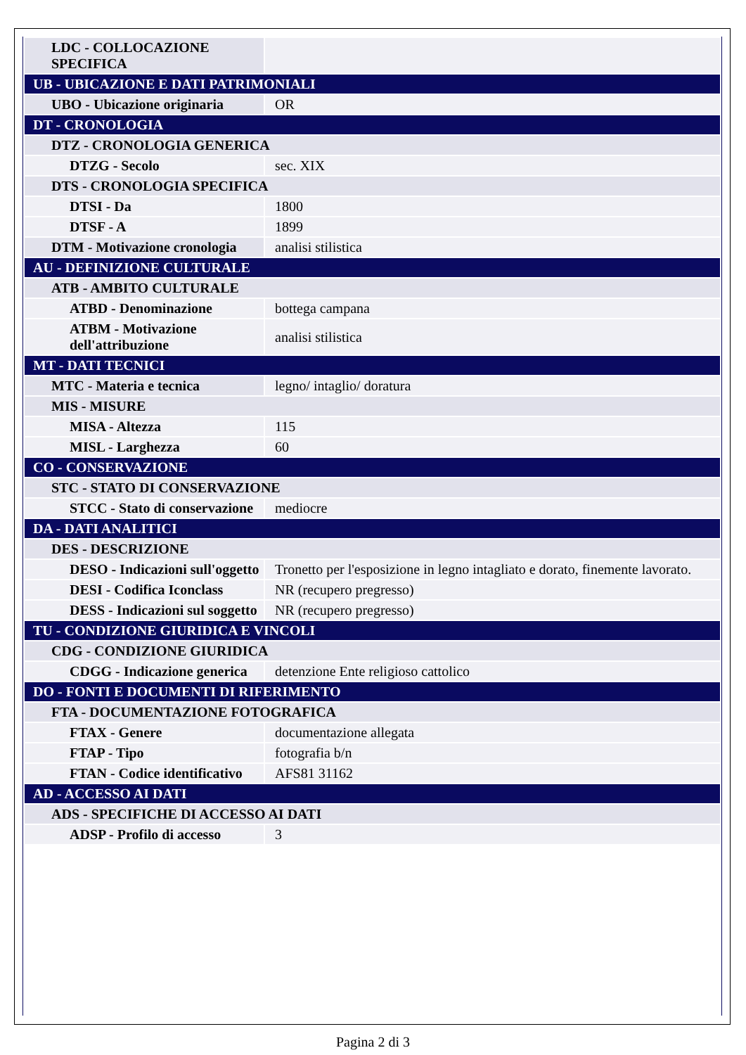| LDC - COLLOCAZIONE SPECIFICA | |
| UB - UBICAZIONE E DATI PATRIMONIALI | |
| UBO - Ubicazione originaria | OR |
| DT - CRONOLOGIA | |
| DTZ - CRONOLOGIA GENERICA | |
| DTZG - Secolo | sec. XIX |
| DTS - CRONOLOGIA SPECIFICA | |
| DTSI - Da | 1800 |
| DTSF - A | 1899 |
| DTM - Motivazione cronologia | analisi stilistica |
| AU - DEFINIZIONE CULTURALE | |
| ATB - AMBITO CULTURALE | |
| ATBD - Denominazione | bottega campana |
| ATBM - Motivazione dell'attribuzione | analisi stilistica |
| MT - DATI TECNICI | |
| MTC - Materia e tecnica | legno/ intaglio/ doratura |
| MIS - MISURE | |
| MISA - Altezza | 115 |
| MISL - Larghezza | 60 |
| CO - CONSERVAZIONE | |
| STC - STATO DI CONSERVAZIONE | |
| STCC - Stato di conservazione | mediocre |
| DA - DATI ANALITICI | |
| DES - DESCRIZIONE | |
| DESO - Indicazioni sull'oggetto | Tronetto per l'esposizione in legno intagliato e dorato, finemente lavorato. |
| DESI - Codifica Iconclass | NR (recupero pregresso) |
| DESS - Indicazioni sul soggetto | NR (recupero pregresso) |
| TU - CONDIZIONE GIURIDICA E VINCOLI | |
| CDG - CONDIZIONE GIURIDICA | |
| CDGG - Indicazione generica | detenzione Ente religioso cattolico |
| DO - FONTI E DOCUMENTI DI RIFERIMENTO | |
| FTA - DOCUMENTAZIONE FOTOGRAFICA | |
| FTAX - Genere | documentazione allegata |
| FTAP - Tipo | fotografia b/n |
| FTAN - Codice identificativo | AFS81 31162 |
| AD - ACCESSO AI DATI | |
| ADS - SPECIFICHE DI ACCESSO AI DATI | |
| ADSP - Profilo di accesso | 3 |
Pagina 2 di 3